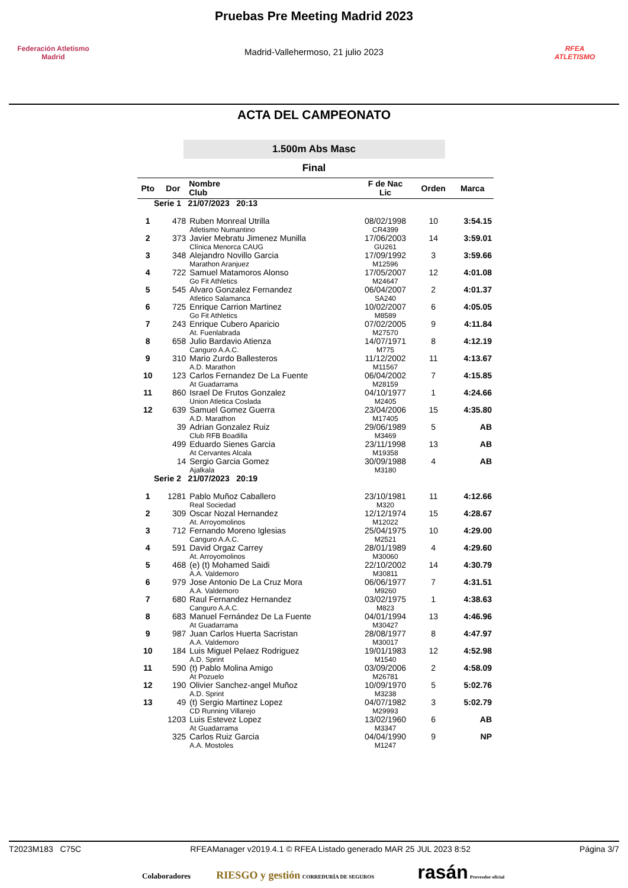Federación Atletismo
Madrid
Pruebas Pre Meeting Madrid 2023
Madrid-Vallehermoso, 21 julio 2023
RFEA
ATLETISMO
ACTA DEL CAMPEONATO
1.500m Abs Masc
Final
| Pto | Dor | Nombre Club | F de Nac Lic | Orden | Marca |
| --- | --- | --- | --- | --- | --- |
| Serie 1 21/07/2023 20:13 | | | | | |
| 1 | 478 | Ruben Monreal Utrilla Atletismo Numantino | 08/02/1998 CR4399 | 10 | 3:54.15 |
| 2 | 373 | Javier Mebratu Jimenez Munilla Clínica Menorca CAUG | 17/06/2003 GU261 | 14 | 3:59.01 |
| 3 | 348 | Alejandro Novillo Garcia Marathon Aranjuez | 17/09/1992 M12596 | 3 | 3:59.66 |
| 4 | 722 | Samuel Matamoros Alonso Go Fit Athletics | 17/05/2007 M24647 | 12 | 4:01.08 |
| 5 | 545 | Alvaro Gonzalez Fernandez Atletico Salamanca | 06/04/2007 SA240 | 2 | 4:01.37 |
| 6 | 725 | Enrique Carrion Martinez Go Fit Athletics | 10/02/2007 M8589 | 6 | 4:05.05 |
| 7 | 243 | Enrique Cubero Aparicio At. Fuenlabrada | 07/02/2005 M27570 | 9 | 4:11.84 |
| 8 | 658 | Julio Bardavio Atienza Canguro A.A.C. | 14/07/1971 M775 | 8 | 4:12.19 |
| 9 | 310 | Mario Zurdo Ballesteros A.D. Marathon | 11/12/2002 M11567 | 11 | 4:13.67 |
| 10 | 123 | Carlos Fernandez De La Fuente At Guadarrama | 06/04/2002 M28159 | 7 | 4:15.85 |
| 11 | 860 | Israel De Frutos Gonzalez Union Atletica Coslada | 04/10/1977 M2405 | 1 | 4:24.66 |
| 12 | 639 | Samuel Gomez Guerra A.D. Marathon | 23/04/2006 M17405 | 15 | 4:35.80 |
| | 39 | Adrian Gonzalez Ruiz Club RFB Boadilla | 29/06/1989 M3469 | 5 | AB |
| | 499 | Eduardo Sienes Garcia At Cervantes Alcala | 23/11/1998 M19358 | 13 | AB |
| | 14 | Sergio Garcia Gomez Ajalkala | 30/09/1988 M3180 | 4 | AB |
| Serie 2 21/07/2023 20:19 | | | | | |
| 1 | 1281 | Pablo Muñoz Caballero Real Sociedad | 23/10/1981 M320 | 11 | 4:12.66 |
| 2 | 309 | Oscar Nozal Hernandez At. Arroyomolinos | 12/12/1974 M12022 | 15 | 4:28.67 |
| 3 | 712 | Fernando Moreno Iglesias Canguro A.A.C. | 25/04/1975 M2521 | 10 | 4:29.00 |
| 4 | 591 | David Orgaz Carrey At. Arroyomolinos | 28/01/1989 M30060 | 4 | 4:29.60 |
| 5 | 468 | (e) (t) Mohamed Saidi A.A. Valdemoro | 22/10/2002 M30811 | 14 | 4:30.79 |
| 6 | 979 | Jose Antonio De La Cruz Mora A.A. Valdemoro | 06/06/1977 M9260 | 7 | 4:31.51 |
| 7 | 680 | Raul Fernandez Hernandez Canguro A.A.C. | 03/02/1975 M823 | 1 | 4:38.63 |
| 8 | 683 | Manuel Fernández De La Fuente At Guadarrama | 04/01/1994 M30427 | 13 | 4:46.96 |
| 9 | 987 | Juan Carlos Huerta Sacristan A.A. Valdemoro | 28/08/1977 M30017 | 8 | 4:47.97 |
| 10 | 184 | Luis Miguel Pelaez Rodriguez A.D. Sprint | 19/01/1983 M1540 | 12 | 4:52.98 |
| 11 | 590 | (t) Pablo Molina Amigo At Pozuelo | 03/09/2006 M26781 | 2 | 4:58.09 |
| 12 | 190 | Olivier Sanchez-angel Muñoz A.D. Sprint | 10/09/1970 M3238 | 5 | 5:02.76 |
| 13 | 49 | (t) Sergio Martinez Lopez CD Running Villarejo | 04/07/1982 M29993 | 3 | 5:02.79 |
| | 1203 | Luis Estevez Lopez At Guadarrama | 13/02/1960 M3347 | 6 | AB |
| | 325 | Carlos Ruiz Garcia A.A. Mostoles | 04/04/1990 M1247 | 9 | NP |
T2023M183 C75C RFEAManager v2019.4.1 © RFEA Listado generado MAR 25 JUL 2023 8:52 Página 3/7
Colaboradores RIESGO y gestión CORREDURÍA DE SEGUROS rasán Proveedor oficial